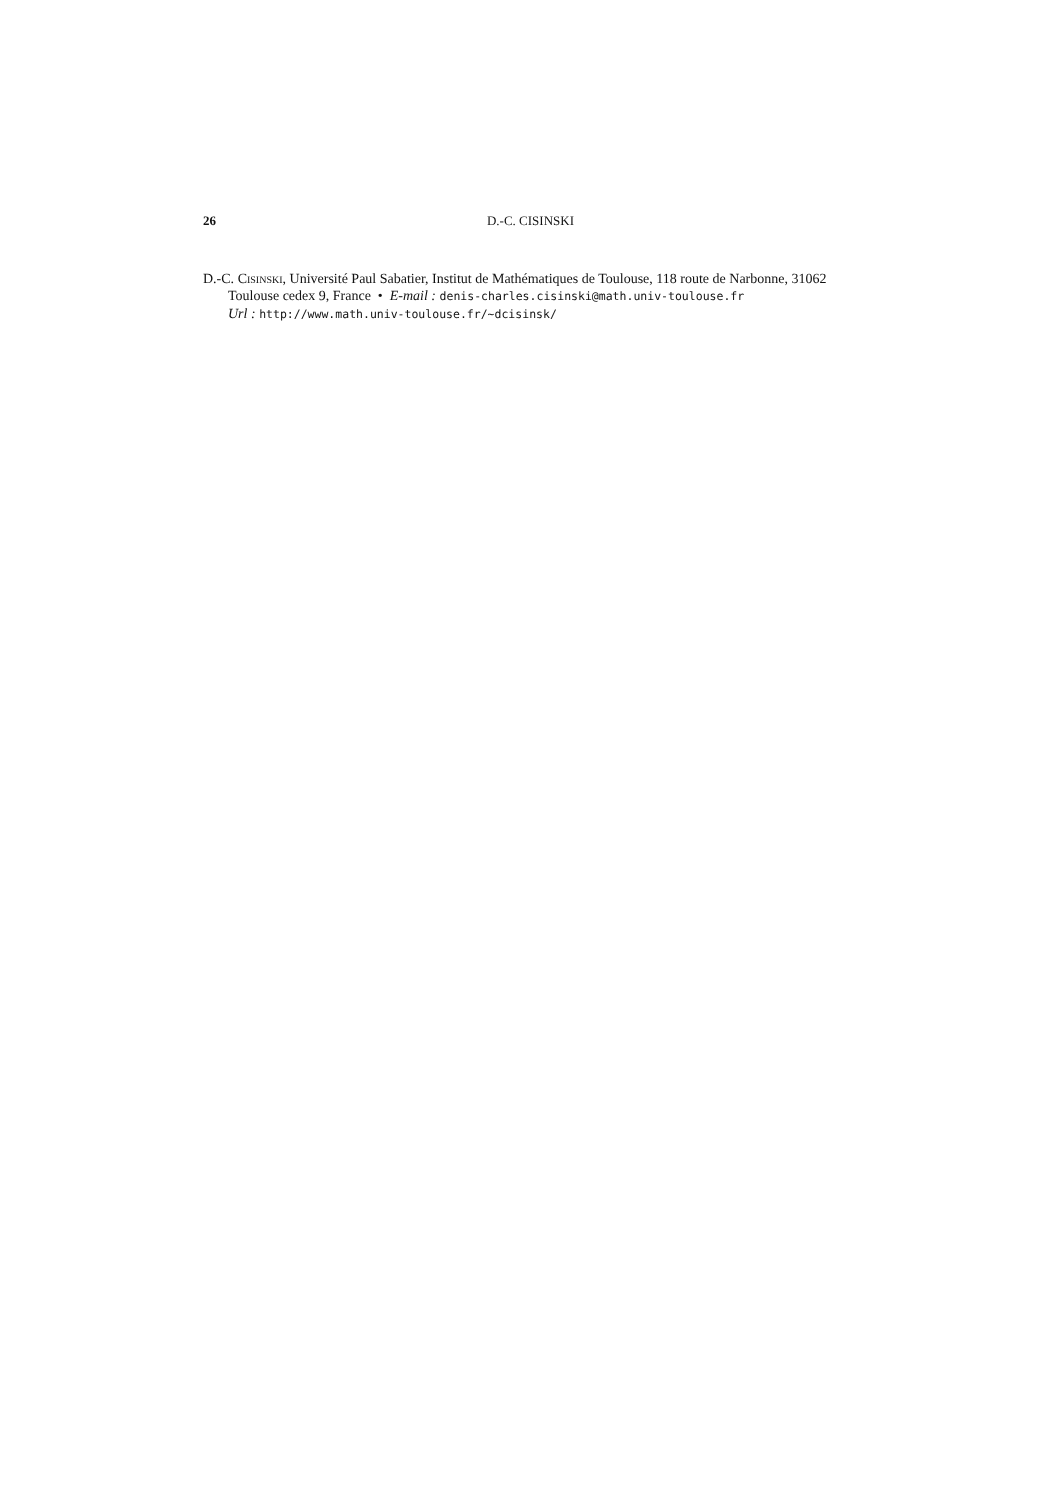26 D.-C. CISINSKI
D.-C. Cisinski, Université Paul Sabatier, Institut de Mathématiques de Toulouse, 118 route de Narbonne, 31062 Toulouse cedex 9, France • E-mail : denis-charles.cisinski@math.univ-toulouse.fr
Url : http://www.math.univ-toulouse.fr/~dcisinsk/